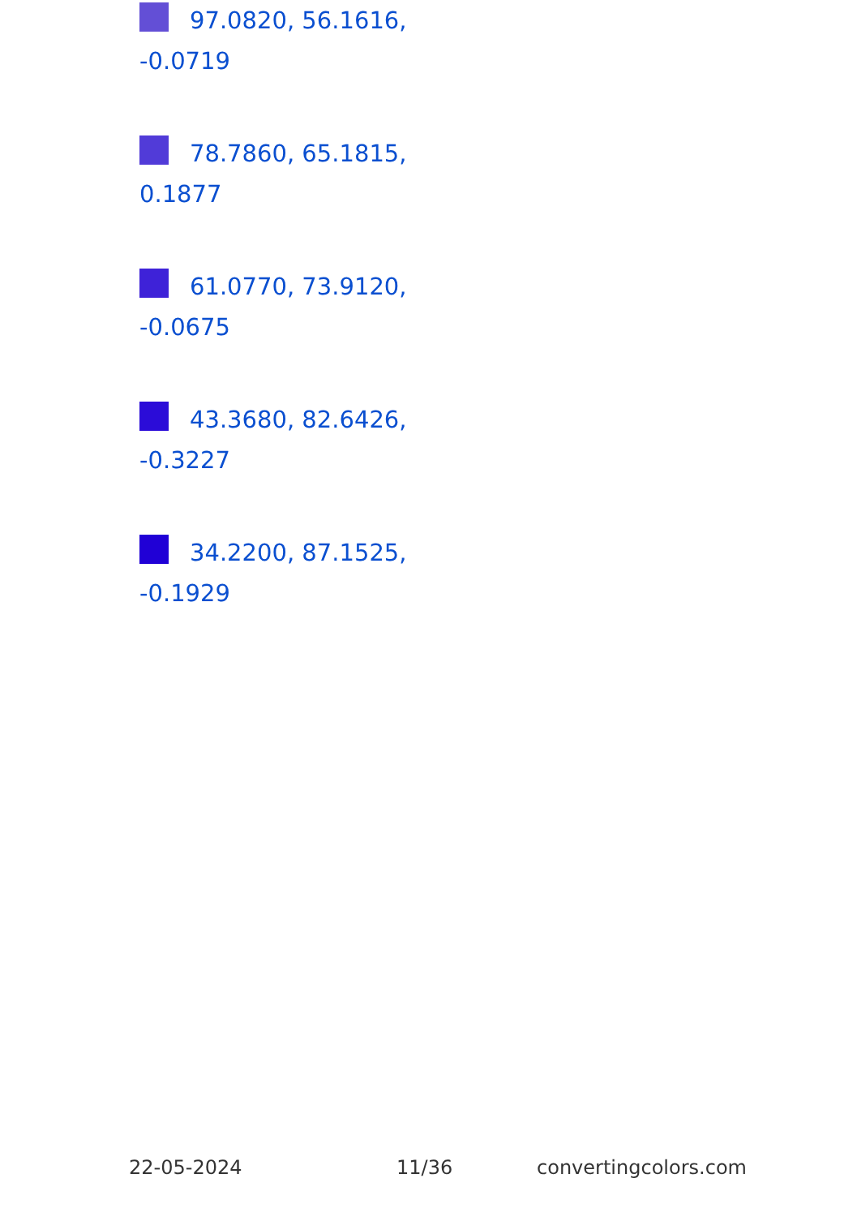97.0820, 56.1616, -0.0719
78.7860, 65.1815, 0.1877
61.0770, 73.9120, -0.0675
43.3680, 82.6426, -0.3227
34.2200, 87.1525, -0.1929
22-05-2024 11/36 convertingcolors.com